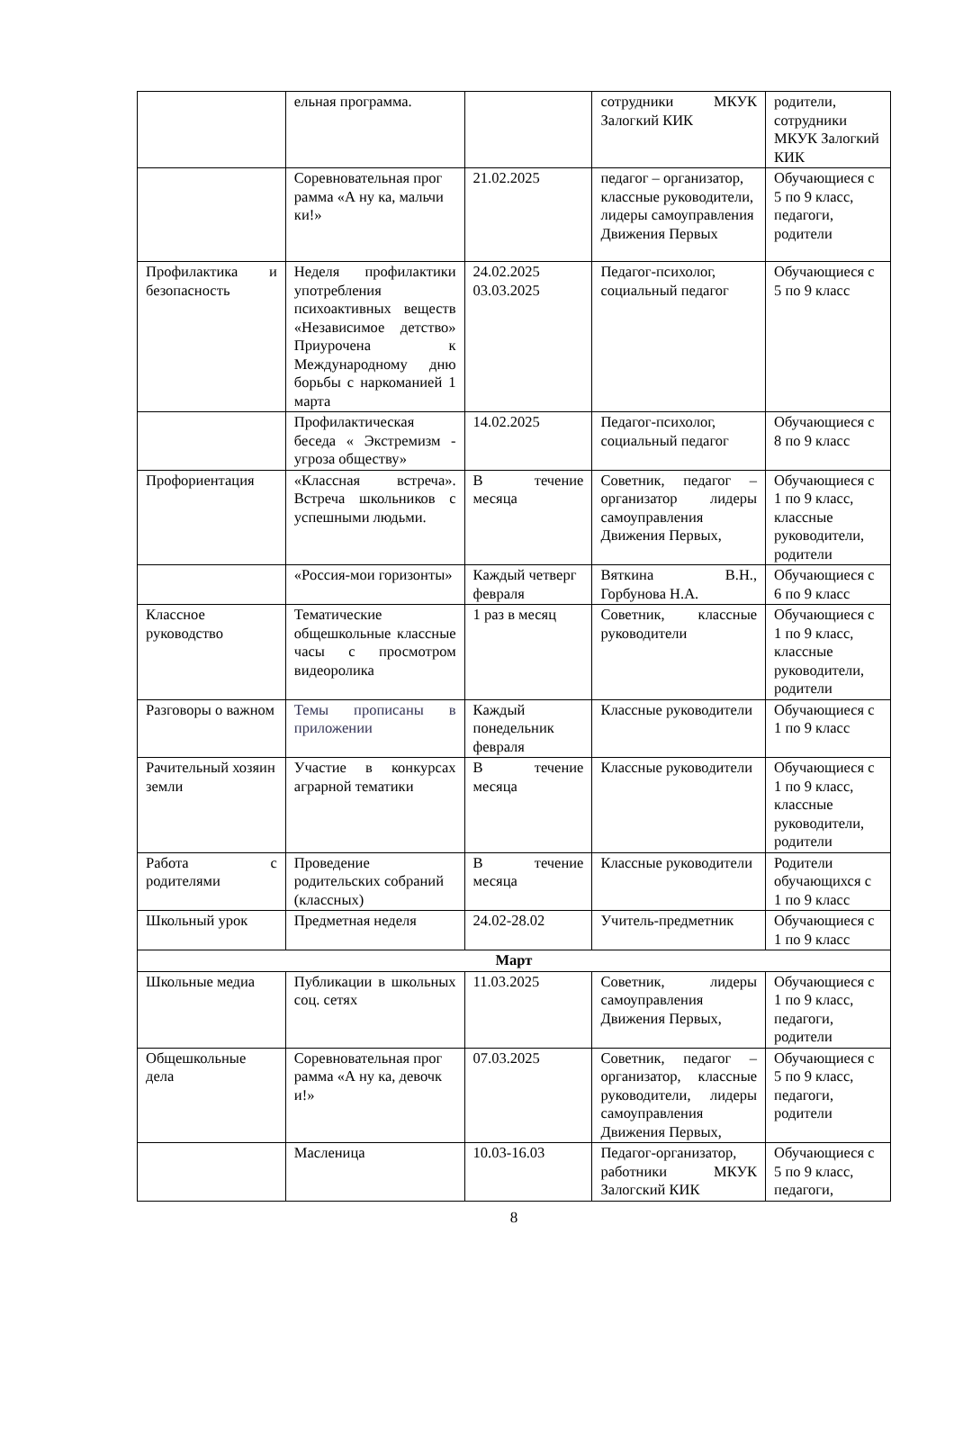| | ельная программа. | | сотрудники МКУК Залогкий КИК | родители, сотрудники МКУК Залогкий КИК |
| | Соревновательная прог рамма «А ну ка, мальчи ки!» | 21.02.2025 | педагог – организатор, классные руководители, лидеры самоуправления Движения Первых | Обучающиеся с 5 по 9 класс, педагоги, родители |
| Профилактика и безопасность | Неделя профилактики употребления психоактивных веществ «Независимое детство» Приурочена к Международному дню борьбы с наркоманией 1 марта | 24.02.2025 03.03.2025 | Педагог-психолог, социальный педагог | Обучающиеся с 5 по 9 класс |
| | Профилактическая беседа « Экстремизм - угроза обществу» | 14.02.2025 | Педагог-психолог, социальный педагог | Обучающиеся с 8 по 9 класс |
| Профориентация | «Классная встреча». Встреча школьников с успешными людьми. | В течение месяца | Советник, педагог – организатор лидеры самоуправления Движения Первых, | Обучающиеся с 1 по 9 класс, классные руководители, родители |
| | «Россия-мои горизонты» | Каждый четверг февраля | Вяткина В.Н., Горбунова Н.А. | Обучающиеся с 6 по 9 класс |
| Классное руководство | Тематические общешкольные классные часы с просмотром видеоролика | 1 раз в месяц | Советник, классные руководители | Обучающиеся с 1 по 9 класс, классные руководители, родители |
| Разговоры о важном | Темы прописаны в приложении | Каждый понедельник февраля | Классные руководители | Обучающиеся с 1 по 9 класс |
| Рачительный хозяин земли | Участие в конкурсах аграрной тематики | В течение месяца | Классные руководители | Обучающиеся с 1 по 9 класс, классные руководители, родители |
| Работа с родителями | Проведение родительских собраний (классных) | В течение месяца | Классные руководители | Родители обучающихся с 1 по 9 класс |
| Школьный урок | Предметная неделя | 24.02-28.02 | Учитель-предметник | Обучающиеся с 1 по 9 класс |
| Март | | | | |
| Школьные медиа | Публикации в школьных соц. сетях | 11.03.2025 | Советник, лидеры самоуправления Движения Первых, | Обучающиеся с 1 по 9 класс, педагоги, родители |
| Общешкольные дела | Соревновательная прог рамма «А ну ка, девочк и!» | 07.03.2025 | Советник, педагог – организатор, классные руководители, лидеры самоуправления Движения Первых, | Обучающиеся с 5 по 9 класс, педагоги, родители |
| | Масленица | 10.03-16.03 | Педагог-организатор, работники МКУК Залогский КИК | Обучающиеся с 5 по 9 класс, педагоги, |
8